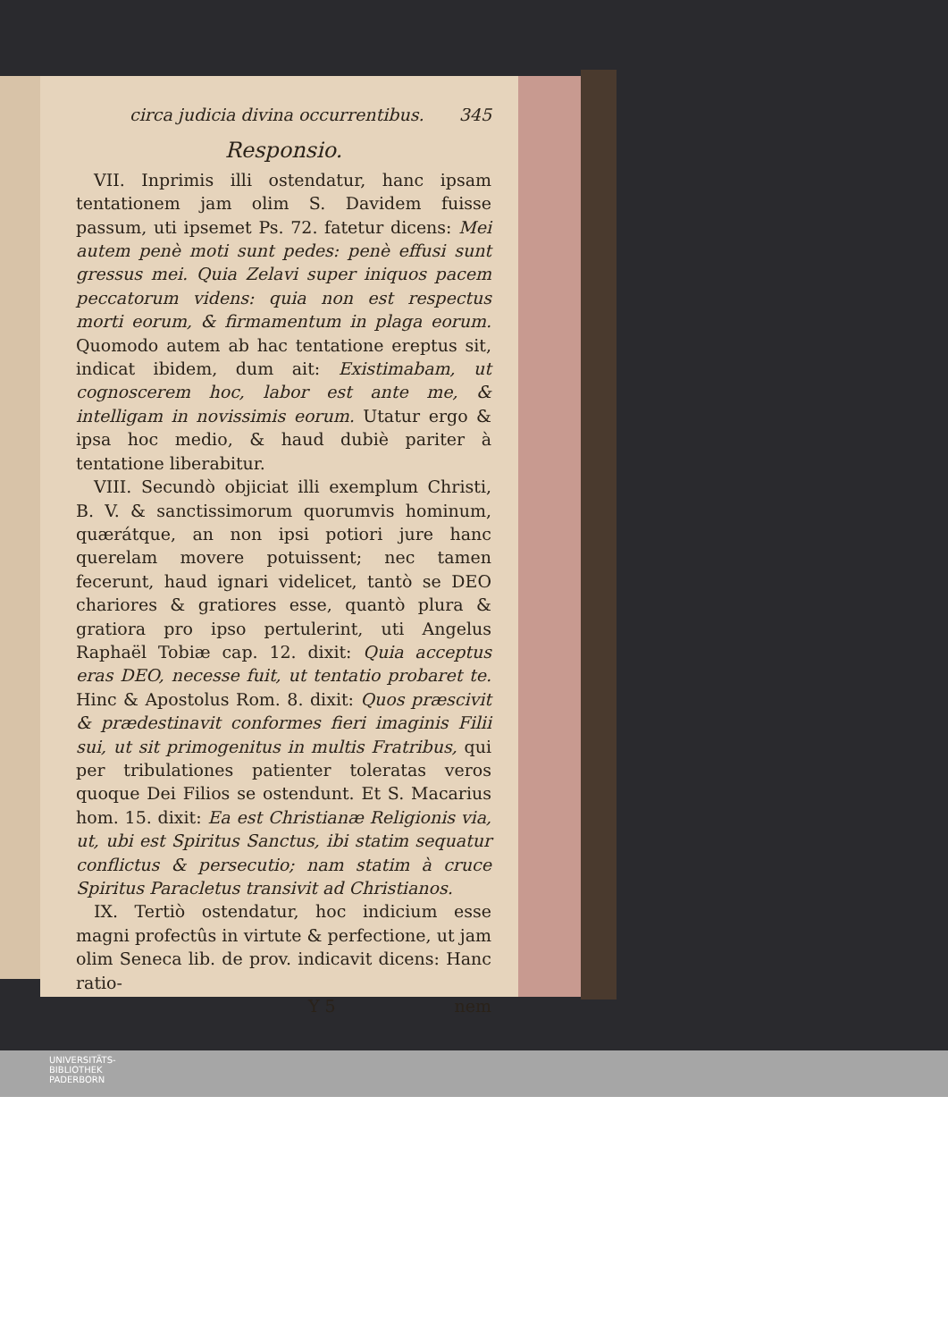circa judicia divina occurrentibus. 345
Responsio.
VII. Inprimis illi ostendatur, hanc ipsam tentationem jam olim S. Davidem fuisse passum, uti ipsemet Ps. 72. fatetur dicens: Mei autem penè moti sunt pedes: penè effusi sunt gressus mei. Quia Zelavi super iniquos pacem peccatorum videns: quia non est respectus morti eorum, & firmamentum in plaga eorum. Quomodo autem ab hac tentatione ereptus sit, indicat ibidem, dum ait: Existimabam, ut cognoscerem hoc, labor est ante me, & intelligam in novissimis eorum. Utatur ergo & ipsa hoc medio, & haud dubiè pariter à tentatione liberabitur.
VIII. Secundò objiciat illi exemplum Christi, B. V. & sanctissimorum quorumvis hominum, quærátque, an non ipsi potiori jure hanc querelam movere potuissent; nec tamen fecerunt, haud ignari videlicet, tantò se DEO chariores & gratiores esse, quantò plura & gratiora pro ipso pertulerint, uti Angelus Raphaël Tobiæ cap. 12. dixit: Quia acceptus eras DEO, necesse fuit, ut tentatio probaret te. Hinc & Apostolus Rom. 8. dixit: Quos præscivit & prædestinavit conformes fieri imaginis Filii sui, ut sit primogenitus in multis Fratribus, qui per tribulationes patienter toleratas veros quoque Dei Filios se ostendunt. Et S. Macarius hom. 15. dixit: Ea est Christianæ Religionis via, ut, ubi est Spiritus Sanctus, ibi statim sequatur conflictus & persecutio; nam statim à cruce Spiritus Paracletus transivit ad Christianos.
IX. Tertiò ostendatur, hoc indicium esse magni profectûs in virtute & perfectione, ut jam olim Seneca lib. de prov. indicavit dicens: Hanc ratio-
Y 5 nem
UNIVERSITÄTS-
BIBLIOTHEK
PADERBORN